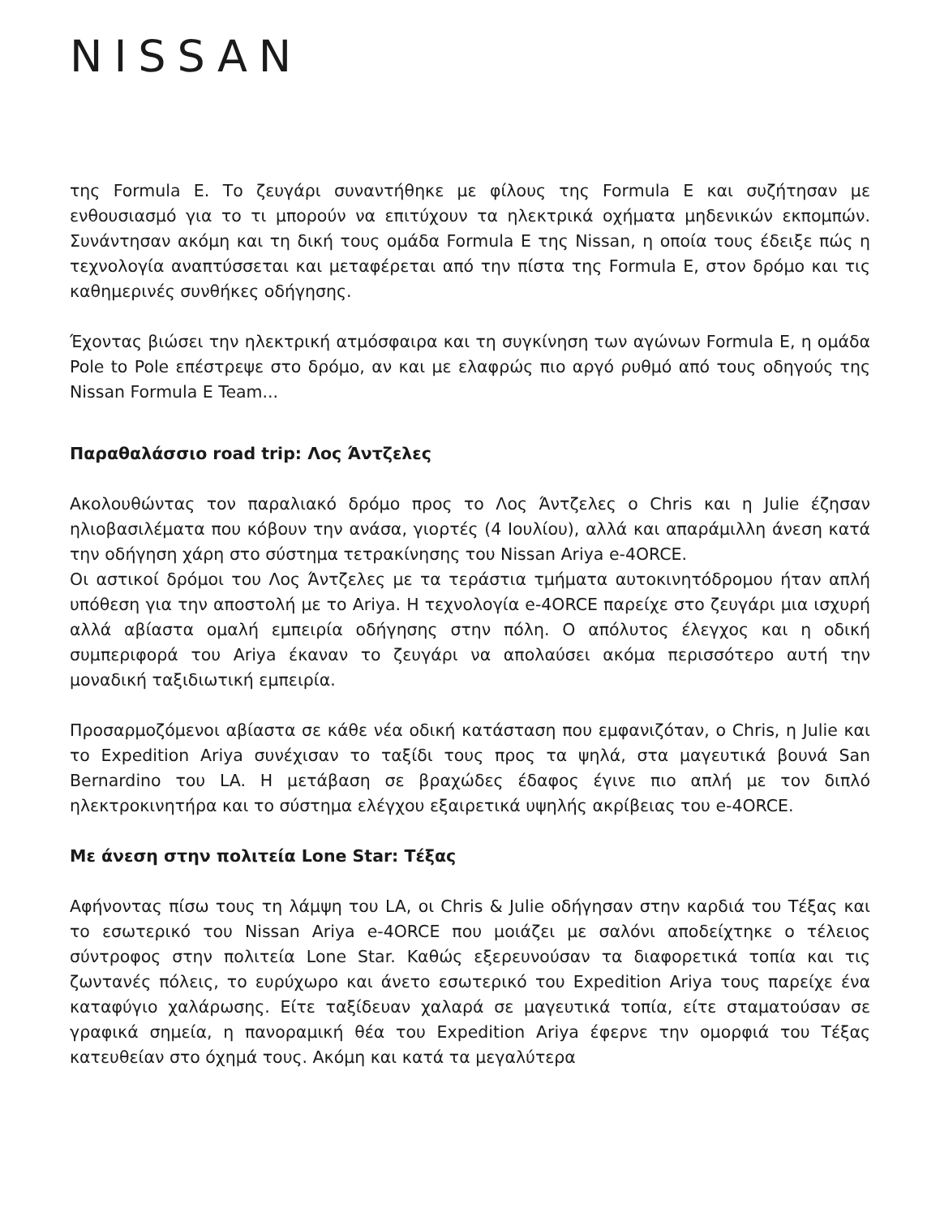NISSAN
της Formula E. Το ζευγάρι συναντήθηκε με φίλους της Formula E και συζήτησαν με ενθουσιασμό για το τι μπορούν να επιτύχουν τα ηλεκτρικά οχήματα μηδενικών εκπομπών. Συνάντησαν ακόμη και τη δική τους ομάδα Formula E της Nissan, η οποία τους έδειξε πώς η τεχνολογία αναπτύσσεται και μεταφέρεται από την πίστα της Formula E, στον δρόμο και τις καθημερινές συνθήκες οδήγησης.
Έχοντας βιώσει την ηλεκτρική ατμόσφαιρα και τη συγκίνηση των αγώνων Formula E, η ομάδα Pole to Pole επέστρεψε στο δρόμο, αν και με ελαφρώς πιο αργό ρυθμό από τους οδηγούς της Nissan Formula E Team...
Παραθαλάσσιο road trip: Λος Άντζελες
Ακολουθώντας τον παραλιακό δρόμο προς το Λος Άντζελες ο Chris και η Julie έζησαν ηλιοβασιλέματα που κόβουν την ανάσα, γιορτές (4 Ιουλίου), αλλά και απαράμιλλη άνεση κατά την οδήγηση χάρη στο σύστημα τετρακίνησης του Nissan Ariya e-4ORCE.
Οι αστικοί δρόμοι του Λος Άντζελες με τα τεράστια τμήματα αυτοκινητόδρομου ήταν απλή υπόθεση για την αποστολή με το Ariya. Η τεχνολογία e-4ORCE παρείχε στο ζευγάρι μια ισχυρή αλλά αβίαστα ομαλή εμπειρία οδήγησης στην πόλη. Ο απόλυτος έλεγχος και η οδική συμπεριφορά του Ariya έκαναν το ζευγάρι να απολαύσει ακόμα περισσότερο αυτή την μοναδική ταξιδιωτική εμπειρία.
Προσαρμοζόμενοι αβίαστα σε κάθε νέα οδική κατάσταση που εμφανιζόταν, ο Chris, η Julie και το Expedition Ariya συνέχισαν το ταξίδι τους προς τα ψηλά, στα μαγευτικά βουνά San Bernardino του LA. Η μετάβαση σε βραχώδες έδαφος έγινε πιο απλή με τον διπλό ηλεκτροκινητήρα και το σύστημα ελέγχου εξαιρετικά υψηλής ακρίβειας του e-4ORCE.
Με άνεση στην πολιτεία Lone Star: Τέξας
Αφήνοντας πίσω τους τη λάμψη του LA, οι Chris & Julie οδήγησαν στην καρδιά του Τέξας και το εσωτερικό του Nissan Ariya e-4ORCE που μοιάζει με σαλόνι αποδείχτηκε ο τέλειος σύντροφος στην πολιτεία Lone Star. Καθώς εξερευνούσαν τα διαφορετικά τοπία και τις ζωντανές πόλεις, το ευρύχωρο και άνετο εσωτερικό του Expedition Ariya τους παρείχε ένα καταφύγιο χαλάρωσης. Είτε ταξίδευαν χαλαρά σε μαγευτικά τοπία, είτε σταματούσαν σε γραφικά σημεία, η πανοραμική θέα του Expedition Ariya έφερνε την ομορφιά του Τέξας κατευθείαν στο όχημά τους. Ακόμη και κατά τα μεγαλύτερα